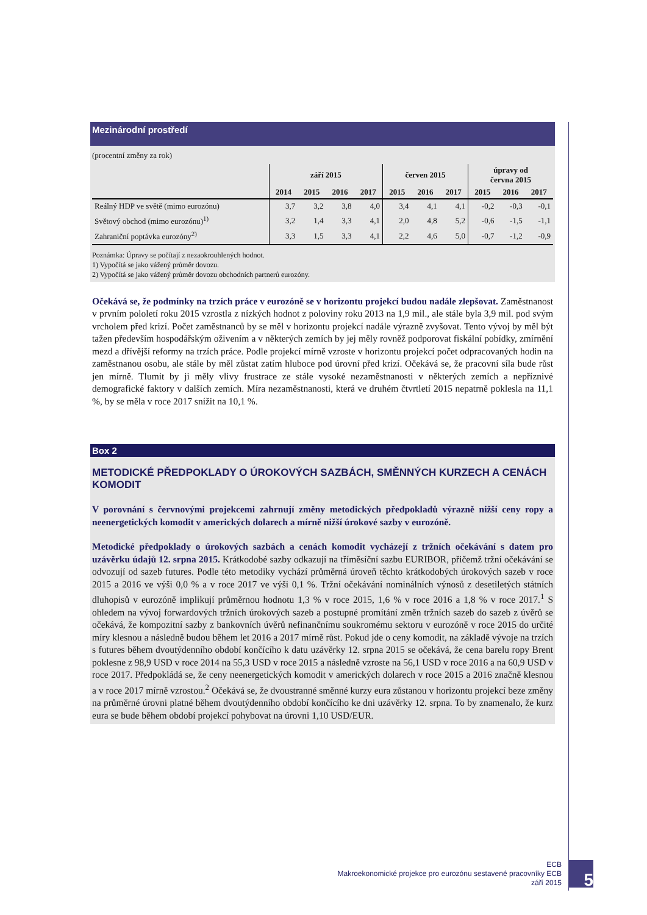Mezinárodní prostředí
(procentní změny za rok)
| | září 2015 | | | | červen 2015 | | | úpravy od června 2015 | | |
| --- | --- | --- | --- | --- | --- | --- | --- | --- | --- | --- |
| | 2014 | 2015 | 2016 | 2017 | 2015 | 2016 | 2017 | 2015 | 2016 | 2017 |
| Reálný HDP ve světě (mimo eurozónu) | 3,7 | 3,2 | 3,8 | 4,0 | 3,4 | 4,1 | 4,1 | -0,2 | -0,3 | -0,1 |
| Světový obchod (mimo eurozónu)<sup>1)</sup> | 3,2 | 1,4 | 3,3 | 4,1 | 2,0 | 4,8 | 5,2 | -0,6 | -1,5 | -1,1 |
| Zahraniční poptávka eurozóny<sup>2)</sup> | 3,3 | 1,5 | 3,3 | 4,1 | 2,2 | 4,6 | 5,0 | -0,7 | -1,2 | -0,9 |
Poznámka: Úpravy se počítají z nezaokrouhlených hodnot.
1) Vypočítá se jako vážený průměr dovozu.
2) Vypočítá se jako vážený průměr dovozu obchodních partnerů eurozóny.
Očekává se, že podmínky na trzích práce v eurozóně se v horizontu projekcí budou nadále zlepšovat. Zaměstnanost v prvním pololetí roku 2015 vzrostla z nízkých hodnot z poloviny roku 2013 na 1,9 mil., ale stále byla 3,9 mil. pod svým vrcholem před krizí. Počet zaměstnanců by se měl v horizontu projekcí nadále výrazně zvyšovat. Tento vývoj by měl být tažen především hospodářským oživením a v některých zemích by jej měly rovněž podporovat fiskální pobídky, zmírnění mezd a dřívější reformy na trzích práce. Podle projekcí mírně vzroste v horizontu projekcí počet odpracovaných hodin na zaměstnanou osobu, ale stále by měl zůstat zatím hluboce pod úrovní před krizí. Očekává se, že pracovní síla bude růst jen mírně. Tlumit by ji měly vlivy frustrace ze stále vysoké nezaměstnanosti v některých zemích a nepříznivé demografické faktory v dalších zemích. Míra nezaměstnanosti, která ve druhém čtvrtletí 2015 nepatrně poklesla na 11,1 %, by se měla v roce 2017 snížit na 10,1 %.
Box 2
METODICKÉ PŘEDPOKLADY O ÚROKOVÝCH SAZBÁCH, SMĚNNÝCH KURZECH A CENÁCH KOMODIT
V porovnání s červnovými projekcemi zahrnují změny metodických předpokladů výrazně nižší ceny ropy a neenergetických komodit v amerických dolarech a mírně nižší úrokové sazby v eurozóně.
Metodické předpoklady o úrokových sazbách a cenách komodit vycházejí z tržních očekávání s datem pro uzávěrku údajů 12. srpna 2015. Krátkodobé sazby odkazují na tříměsíční sazbu EURIBOR, přičemž tržní očekávání se odvozují od sazeb futures. Podle této metodiky vychází průměrná úroveň těchto krátkodobých úrokových sazeb v roce 2015 a 2016 ve výši 0,0 % a v roce 2017 ve výši 0,1 %. Tržní očekávání nominálních výnosů z desetiletých státních dluhopisů v eurozóně implikují průměrnou hodnotu 1,3 % v roce 2015, 1,6 % v roce 2016 a 1,8 % v roce 2017.<sup>1</sup> S ohledem na vývoj forwardových tržních úrokových sazeb a postupné promítání změn tržních sazeb do sazeb z úvěrů se očekává, že kompozitní sazby z bankovních úvěrů nefinančnímu soukromému sektoru v eurozóně v roce 2015 do určité míry klesnou a následně budou během let 2016 a 2017 mírně růst. Pokud jde o ceny komodit, na základě vývoje na trzích s futures během dvoutýdenního období končícího k datu uzávěrky 12. srpna 2015 se očekává, že cena barelu ropy Brent poklesne z 98,9 USD v roce 2014 na 55,3 USD v roce 2015 a následně vzroste na 56,1 USD v roce 2016 a na 60,9 USD v roce 2017. Předpokládá se, že ceny neenergetických komodit v amerických dolarech v roce 2015 a 2016 značně klesnou a v roce 2017 mírně vzrostou.<sup>2</sup> Očekává se, že dvoustranné směnné kurzy eura zůstanou v horizontu projekcí beze změny na průměrné úrovni platné během dvoutýdenního období končícího ke dni uzávěrky 12. srpna. To by znamenalo, že kurz eura se bude během období projekcí pohybovat na úrovni 1,10 USD/EUR.
ECB
Makroekonomické projekce pro eurozónu sestavené pracovníky ECB
září 2015
5